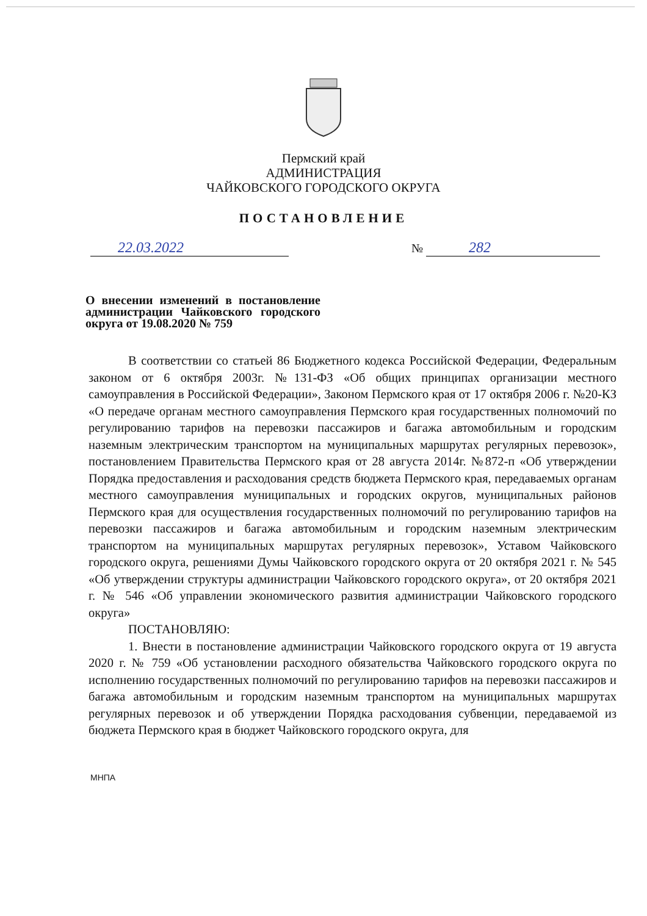Пермский край
АДМИНИСТРАЦИЯ
ЧАЙКОВСКОГО ГОРОДСКОГО ОКРУГА
ПОСТАНОВЛЕНИЕ
22.03.2022
№ 282
О внесении изменений в постановление администрации Чайковского городского округа от 19.08.2020 № 759
В соответствии со статьей 86 Бюджетного кодекса Российской Федерации, Федеральным законом от 6 октября 2003г. №131-ФЗ «Об общих принципах организации местного самоуправления в Российской Федерации», Законом Пермского края от 17 октября 2006 г. №20-КЗ «О передаче органам местного самоуправления Пермского края государственных полномочий по регулированию тарифов на перевозки пассажиров и багажа автомобильным и городским наземным электрическим транспортом на муниципальных маршрутах регулярных перевозок», постановлением Правительства Пермского края от 28 августа 2014г. №872-п «Об утверждении Порядка предоставления и расходования средств бюджета Пермского края, передаваемых органам местного самоуправления муниципальных и городских округов, муниципальных районов Пермского края для осуществления государственных полномочий по регулированию тарифов на перевозки пассажиров и багажа автомобильным и городским наземным электрическим транспортом на муниципальных маршрутах регулярных перевозок», Уставом Чайковского городского округа, решениями Думы Чайковского городского округа от 20 октября 2021 г. № 545 «Об утверждении структуры администрации Чайковского городского округа», от 20 октября 2021 г. № 546 «Об управлении экономического развития администрации Чайковского городского округа»
ПОСТАНОВЛЯЮ:
1. Внести в постановление администрации Чайковского городского округа от 19 августа 2020 г. № 759 «Об установлении расходного обязательства Чайковского городского округа по исполнению государственных полномочий по регулированию тарифов на перевозки пассажиров и багажа автомобильным и городским наземным транспортом на муниципальных маршрутах регулярных перевозок и об утверждении Порядка расходования субвенции, передаваемой из бюджета Пермского края в бюджет Чайковского городского округа, для
МНПА